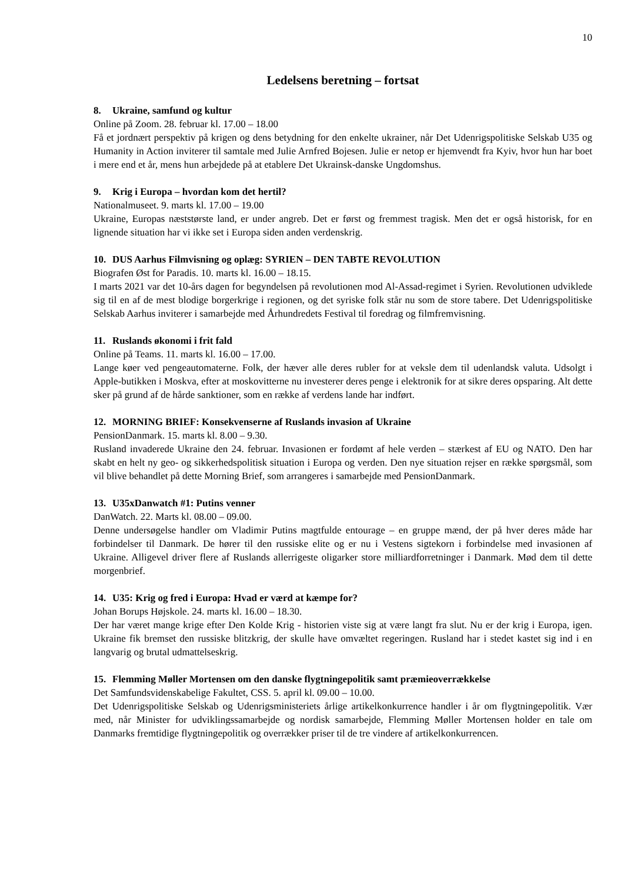10
Ledelsens beretning – fortsat
8. Ukraine, samfund og kultur
Online på Zoom. 28. februar kl. 17.00 – 18.00
Få et jordnært perspektiv på krigen og dens betydning for den enkelte ukrainer, når Det Udenrigspolitiske Selskab U35 og Humanity in Action inviterer til samtale med Julie Arnfred Bojesen. Julie er netop er hjemvendt fra Kyiv, hvor hun har boet i mere end et år, mens hun arbejdede på at etablere Det Ukrainsk-danske Ungdomshus.
9. Krig i Europa – hvordan kom det hertil?
Nationalmuseet. 9. marts kl. 17.00 – 19.00
Ukraine, Europas næststørste land, er under angreb. Det er først og fremmest tragisk. Men det er også historisk, for en lignende situation har vi ikke set i Europa siden anden verdenskrig.
10. DUS Aarhus Filmvisning og oplæg: SYRIEN – DEN TABTE REVOLUTION
Biografen Øst for Paradis. 10. marts kl. 16.00 – 18.15.
I marts 2021 var det 10-års dagen for begyndelsen på revolutionen mod Al-Assad-regimet i Syrien. Revolutionen udviklede sig til en af de mest blodige borgerkrige i regionen, og det syriske folk står nu som de store tabere. Det Udenrigspolitiske Selskab Aarhus inviterer i samarbejde med Århundredets Festival til foredrag og filmfremvisning.
11. Ruslands økonomi i frit fald
Online på Teams. 11. marts kl. 16.00 – 17.00.
Lange køer ved pengeautomaterne. Folk, der hæver alle deres rubler for at veksle dem til udenlandsk valuta. Udsolgt i Apple-butikken i Moskva, efter at moskovitterne nu investerer deres penge i elektronik for at sikre deres opsparing. Alt dette sker på grund af de hårde sanktioner, som en række af verdens lande har indført.
12. MORNING BRIEF: Konsekvenserne af Ruslands invasion af Ukraine
PensionDanmark. 15. marts kl. 8.00 – 9.30.
Rusland invaderede Ukraine den 24. februar. Invasionen er fordømt af hele verden – stærkest af EU og NATO. Den har skabt en helt ny geo- og sikkerhedspolitisk situation i Europa og verden. Den nye situation rejser en række spørgsmål, som vil blive behandlet på dette Morning Brief, som arrangeres i samarbejde med PensionDanmark.
13. U35xDanwatch #1: Putins venner
DanWatch. 22. Marts kl. 08.00 – 09.00.
Denne undersøgelse handler om Vladimir Putins magtfulde entourage – en gruppe mænd, der på hver deres måde har forbindelser til Danmark. De hører til den russiske elite og er nu i Vestens sigtekorn i forbindelse med invasionen af Ukraine. Alligevel driver flere af Ruslands allerrigeste oligarker store milliardforretninger i Danmark. Mød dem til dette morgenbrief.
14. U35: Krig og fred i Europa: Hvad er værd at kæmpe for?
Johan Borups Højskole. 24. marts kl. 16.00 – 18.30.
Der har været mange krige efter Den Kolde Krig - historien viste sig at være langt fra slut. Nu er der krig i Europa, igen. Ukraine fik bremset den russiske blitzkrig, der skulle have omvæltet regeringen. Rusland har i stedet kastet sig ind i en langvarig og brutal udmattelseskrig.
15. Flemming Møller Mortensen om den danske flygtningepolitik samt præmieoverrækkelse
Det Samfundsvidenskabelige Fakultet, CSS. 5. april kl. 09.00 – 10.00.
Det Udenrigspolitiske Selskab og Udenrigsministeriets årlige artikelkonkurrence handler i år om flygtningepolitik. Vær med, når Minister for udviklingssamarbejde og nordisk samarbejde, Flemming Møller Mortensen holder en tale om Danmarks fremtidige flygtningepolitik og overrækker priser til de tre vindere af artikelkonkurrencen.